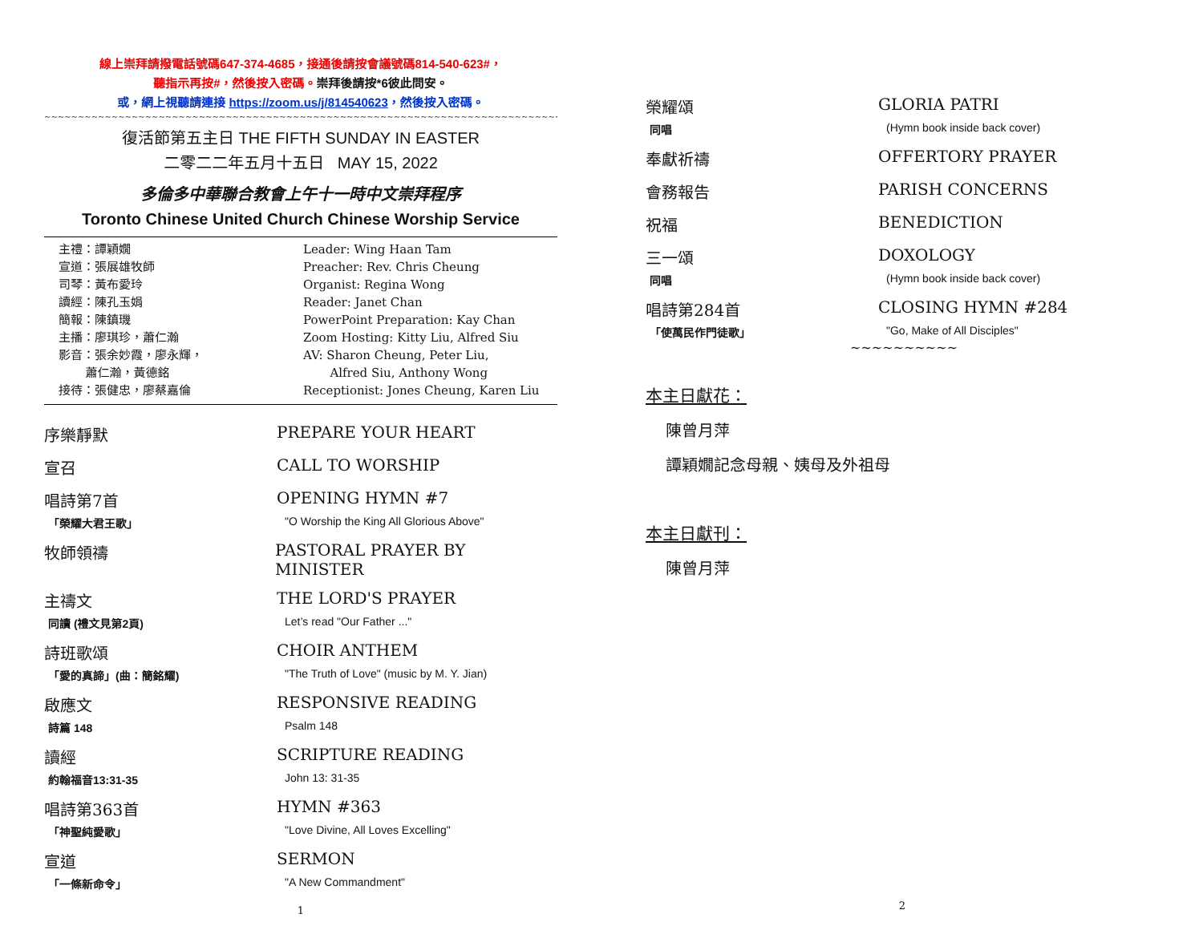線上崇拜請撥電話號碼647-374-4685，接通後請按會議號碼814-540-623#，
聽指示再按#，然後按入密碼。崇拜後請按*6彼此問安。
或，網上視聽請連接 https://zoom.us/j/814540623，然後按入密碼。
~~~~~~~~~~~~~~~~~~~~~~~~~~~~~~~~~~~~~~~~~~~~~~~~~~~~~~~~~~~~~~~~~~~~~~~~~~~~~~~~~~~~~~~~~~~~~~~~~~~~
復活節第五主日 THE FIFTH SUNDAY IN EASTER
二零二二年五月十五日 MAY 15, 2022
多倫多中華聯合教會上午十一時中文崇拜程序
Toronto Chinese United Church Chinese Worship Service
主禮：譚穎嫺 Leader: Wing Haan Tam
宣道：張展雄牧師 Preacher: Rev. Chris Cheung
司琴：黃布愛玲 Organist: Regina Wong
讀經：陳孔玉娟 Reader: Janet Chan
簡報：陳鎮璣 PowerPoint Preparation: Kay Chan
主播：廖琪珍，蕭仁瀚 Zoom Hosting: Kitty Liu, Alfred Siu
影音：張余妙霞，廖永輝，
蕭仁瀚，黃德銘
AV: Sharon Cheung, Peter Liu,
Alfred Siu, Anthony Wong
接待：張健忠，廖蔡嘉倫 Receptionist: Jones Cheung, Karen Liu
序樂靜默 PREPARE YOUR HEART
宣召 CALL TO WORSHIP
唱詩第7首 OPENING HYMN #7
「榮耀大君王歌」 "O Worship the King All Glorious Above"
牧師領禱 PASTORAL PRAYER BY MINISTER
主禱文 THE LORD'S PRAYER
同讀 (禮文見第2頁) Let’s read "Our Father ..."
詩班歌頌 CHOIR ANTHEM
「愛的真諦」(曲：簡銘耀) "The Truth of Love" (music by M. Y. Jian)
啟應文 RESPONSIVE READING
詩篇 148 Psalm 148
讀經 SCRIPTURE READING
約翰福音13:31-35 John 13: 31-35
唱詩第363首 HYMN #363
「神聖純愛歌」 "Love Divine, All Loves Excelling"
宣道 SERMON
「一條新命令」 "A New Commandment"
1
榮耀頌 GLORIA PATRI
同唱 (Hymn book inside back cover)
奉獻祈禱 OFFERTORY PRAYER
會務報告 PARISH CONCERNS
祝福 BENEDICTION
三一頌 DOXOLOGY
同唱 (Hymn book inside back cover)
唱詩第284首 CLOSING HYMN #284
「使萬民作門徒歌」 "Go, Make of All Disciples"
~~~~~~~~~~
本主日獻花：
陳曾月萍
譚穎嫺記念母親、姨母及外祖母
本主日獻刊：
陳曾月萍
2